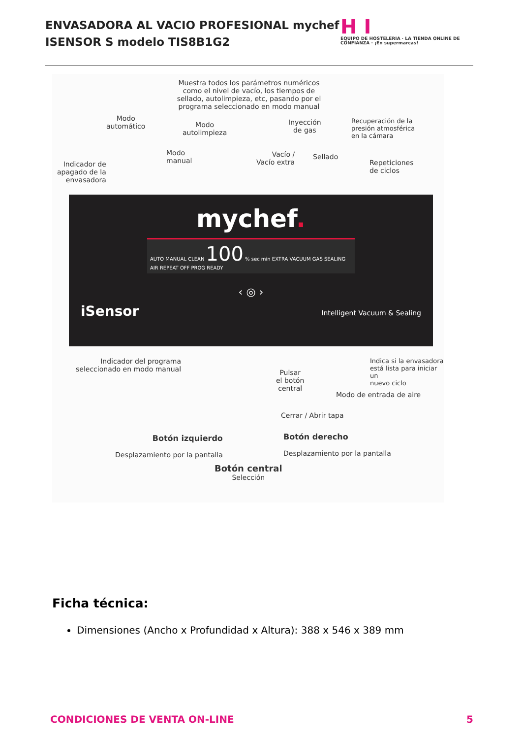ENVASADORA AL VACIO PROFESIONAL mychef
ISENSOR S modelo TIS8B1G2
H I
EQUIPO DE HOSTELERIA · LA TIENDA ONLINE DE CONFIANZA · ¡En supermarcas!
Muestra todos los parámetros numéricos como el nivel de vacío, los tiempos de sellado, autolimpieza, etc, pasando por el programa seleccionado en modo manual
Modo
automático
Modo
autolimpieza
Inyección
de gas
Recuperación de la
presión atmosférica
en la cámara
Indicador de
apagado de la
envasadora
Modo
manual
Vacío /
Vacío extra
Sellado
Repeticiones
de ciclos
mychef.
AUTO MANUAL CLEAN 100 % sec min EXTRA VACUUM GAS SEALING AIR REPEAT OFF PROG READY
‹ ◎ ›
iSensor Intelligent Vacuum & Sealing
Indicador del programa
seleccionado en modo manual
Pulsar
el botón
central
Indica si la envasadora
está lista para iniciar un
nuevo ciclo
Modo de entrada de aire
Cerrar / Abrir tapa
Botón izquierdo
Desplazamiento por la pantalla
Botón derecho
Desplazamiento por la pantalla
Botón central
Selección
Ficha técnica:
Dimensiones (Ancho x Profundidad x Altura): 388 x 546 x 389 mm
CONDICIONES DE VENTA ON-LINE 5